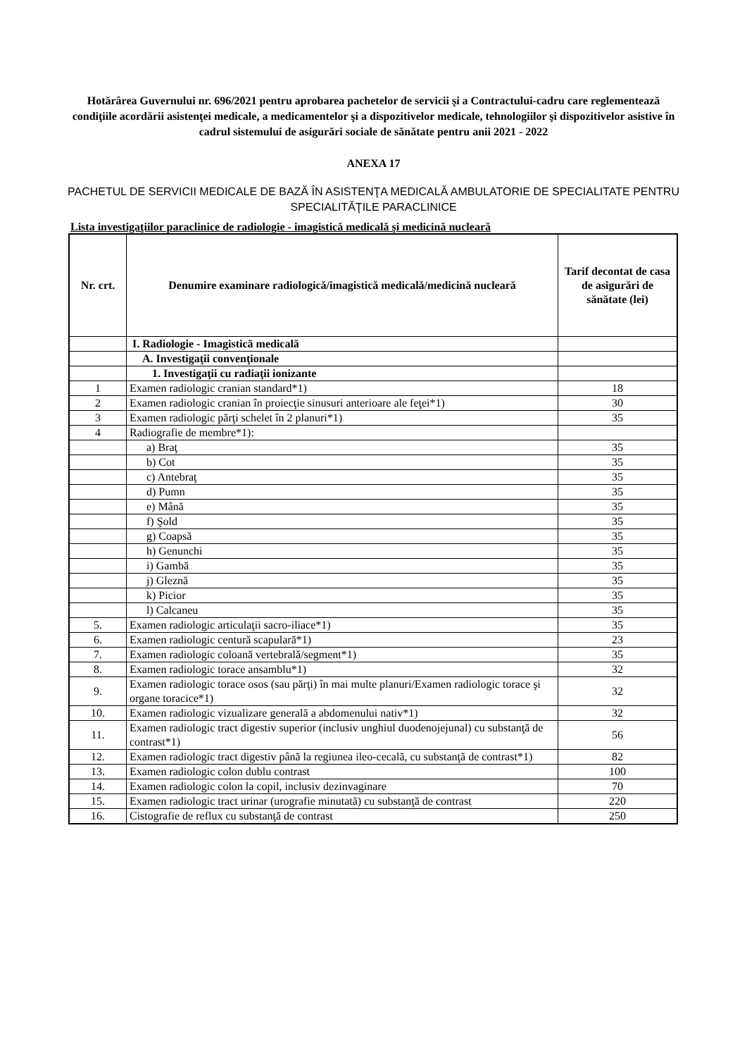Hotărârea Guvernului nr. 696/2021 pentru aprobarea pachetelor de servicii şi a Contractului-cadru care reglementează condiţiile acordării asistenţei medicale, a medicamentelor şi a dispozitivelor medicale, tehnologiilor şi dispozitivelor asistive în cadrul sistemului de asigurări sociale de sănătate pentru anii 2021 - 2022
ANEXA 17
PACHETUL DE SERVICII MEDICALE DE BAZĂ ÎN ASISTENŢA MEDICALĂ AMBULATORIE DE SPECIALITATE PENTRU SPECIALITĂŢILE PARACLINICE
Lista investigaţiilor paraclinice de radiologie - imagistică medicală şi medicină nucleară
| Nr. crt. | Denumire examinare radiologică/imagistică medicală/medicină nucleară | Tarif decontat de casa de asigurări de sănătate (lei) |
| --- | --- | --- |
| | I. Radiologie - Imagistică medicală | |
| | A. Investigaţii convenţionale | |
| | 1. Investigaţii cu radiaţii ionizante | |
| 1 | Examen radiologic cranian standard*1) | 18 |
| 2 | Examen radiologic cranian în proiecţie sinusuri anterioare ale feţei*1) | 30 |
| 3 | Examen radiologic părţi schelet în 2 planuri*1) | 35 |
| 4 | Radiografie de membre*1): | |
| | a) Braţ | 35 |
| | b) Cot | 35 |
| | c) Antebraţ | 35 |
| | d) Pumn | 35 |
| | e) Mână | 35 |
| | f) Şold | 35 |
| | g) Coapsă | 35 |
| | h) Genunchi | 35 |
| | i) Gambă | 35 |
| | j) Gleznă | 35 |
| | k) Picior | 35 |
| | l) Calcaneu | 35 |
| 5. | Examen radiologic articulaţii sacro-iliace*1) | 35 |
| 6. | Examen radiologic centură scapulară*1) | 23 |
| 7. | Examen radiologic coloană vertebrală/segment*1) | 35 |
| 8. | Examen radiologic torace ansamblu*1) | 32 |
| 9. | Examen radiologic torace osos (sau părţi) în mai multe planuri/Examen radiologic torace şi organe toracice*1) | 32 |
| 10. | Examen radiologic vizualizare generală a abdomenului nativ*1) | 32 |
| 11. | Examen radiologic tract digestiv superior (inclusiv unghiul duodenojejunal) cu substanţă de contrast*1) | 56 |
| 12. | Examen radiologic tract digestiv până la regiunea ileo-cecală, cu substanţă de contrast*1) | 82 |
| 13. | Examen radiologic colon dublu contrast | 100 |
| 14. | Examen radiologic colon la copil, inclusiv dezinvaginare | 70 |
| 15. | Examen radiologic tract urinar (urografie minutată) cu substanţă de contrast | 220 |
| 16. | Cistografie de reflux cu substanţă de contrast | 250 |